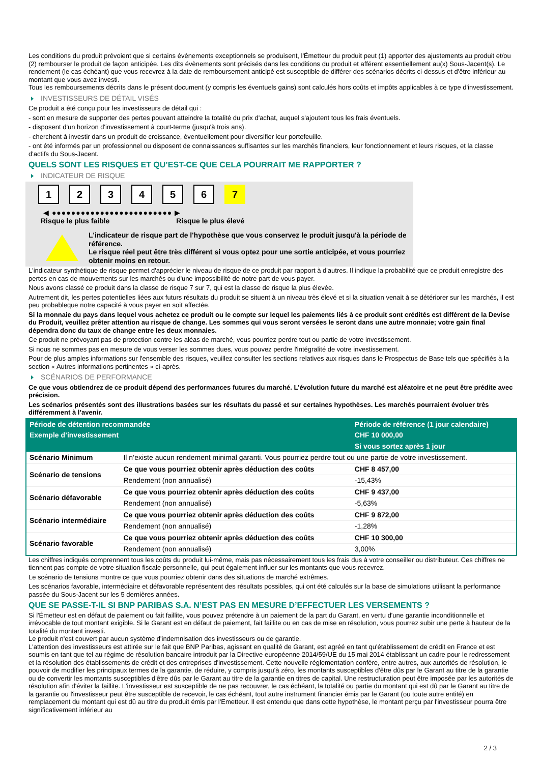Les conditions du produit prévoient que si certains évènements exceptionnels se produisent, l'Émetteur du produit peut (1) apporter des ajustements au produit et/ou (2) rembourser le produit de façon anticipée. Les dits évènements sont précisés dans les conditions du produit et afférent essentiellement au(x) Sous-Jacent(s). Le rendement (le cas échéant) que vous recevrez à la date de remboursement anticipé est susceptible de différer des scénarios décrits ci-dessus et d'être inférieur au montant que vous avez investi.
Tous les remboursements décrits dans le présent document (y compris les éventuels gains) sont calculés hors coûts et impôts applicables à ce type d'investissement.
INVESTISSEURS DE DÉTAIL VISÉS
Ce produit a été conçu pour les investisseurs de détail qui :
- sont en mesure de supporter des pertes pouvant atteindre la totalité du prix d'achat, auquel s'ajoutent tous les frais éventuels.
- disposent d'un horizon d'investissement à court-terme (jusqu'à trois ans).
- cherchent à investir dans un produit de croissance, éventuellement pour diversifier leur portefeuille.
- ont été informés par un professionnel ou disposent de connaissances suffisantes sur les marchés financiers, leur fonctionnement et leurs risques, et la classe d'actifs du Sous-Jacent.
QUELS SONT LES RISQUES ET QU’EST-CE QUE CELA POURRAIT ME RAPPORTER ?
INDICATEUR DE RISQUE
1 2 3 4 5 6 7
◀ ●●●●●●●●●●●●●●●●●●●●●●●●● ▶
Risque le plus faible Risque le plus élevé
L'indicateur de risque part de l'hypothèse que vous conservez le produit jusqu'à la période de référence.
Le risque réel peut être très différent si vous optez pour une sortie anticipée, et vous pourriez obtenir moins en retour.
L'indicateur synthétique de risque permet d'apprécier le niveau de risque de ce produit par rapport à d'autres. Il indique la probabilité que ce produit enregistre des pertes en cas de mouvements sur les marchés ou d'une impossibilité de notre part de vous payer.
Nous avons classé ce produit dans la classe de risque 7 sur 7, qui est la classe de risque la plus élevée.
Autrement dit, les pertes potentielles liées aux futurs résultats du produit se situent à un niveau très élevé et si la situation venait à se détériorer sur les marchés, il est peu probableque notre capacité à vous payer en soit affectée.
Si la monnaie du pays dans lequel vous achetez ce produit ou le compte sur lequel les paiements liés à ce produit sont crédités est différent de la Devise du Produit, veuillez prêter attention au risque de change. Les sommes qui vous seront versées le seront dans une autre monnaie; votre gain final dépendra donc du taux de change entre les deux monnaies.
Ce produit ne prévoyant pas de protection contre les aléas de marché, vous pourriez perdre tout ou partie de votre investissement.
Si nous ne sommes pas en mesure de vous verser les sommes dues, vous pouvez perdre l'intégralité de votre investissement.
Pour de plus amples informations sur l'ensemble des risques, veuillez consulter les sections relatives aux risques dans le Prospectus de Base tels que spécifiés à la section « Autres informations pertinentes » ci-après.
SCÉNARIOS DE PERFORMANCE
Ce que vous obtiendrez de ce produit dépend des performances futures du marché. L’évolution future du marché est aléatoire et ne peut être prédite avec précision.
Les scénarios présentés sont des illustrations basées sur les résultats du passé et sur certaines hypothèses. Les marchés pourraient évoluer très différemment à l’avenir.
| Période de détention recommandée | | Période de référence (1 jour calendaire) |
| --- | --- | --- |
| Exemple d’investissement | | CHF 10 000,00 |
| | | Si vous sortez après 1 jour |
| Scénario Minimum | Il n’existe aucun rendement minimal garanti. Vous pourriez perdre tout ou une partie de votre investissement. | |
| Scénario de tensions | Ce que vous pourriez obtenir après déduction des coûts | CHF 8 457,00 |
| | Rendement (non annualisé) | -15,43% |
| Scénario défavorable | Ce que vous pourriez obtenir après déduction des coûts | CHF 9 437,00 |
| | Rendement (non annualisé) | -5,63% |
| Scénario intermédiaire | Ce que vous pourriez obtenir après déduction des coûts | CHF 9 872,00 |
| | Rendement (non annualisé) | -1,28% |
| Scénario favorable | Ce que vous pourriez obtenir après déduction des coûts | CHF 10 300,00 |
| | Rendement (non annualisé) | 3,00% |
Les chiffres indiqués comprennent tous les coûts du produit lui-même, mais pas nécessairement tous les frais dus à votre conseiller ou distributeur. Ces chiffres ne tiennent pas compte de votre situation fiscale personnelle, qui peut également influer sur les montants que vous recevrez.
Le scénario de tensions montre ce que vous pourriez obtenir dans des situations de marché extrêmes.
Les scénarios favorable, intermédiaire et défavorable représentent des résultats possibles, qui ont été calculés sur la base de simulations utilisant la performance passée du Sous-Jacent sur les 5 dernières années.
QUE SE PASSE-T-IL SI BNP PARIBAS S.A. N’EST PAS EN MESURE D’EFFECTUER LES VERSEMENTS ?
Si l'Émetteur est en défaut de paiement ou fait faillite, vous pouvez prétendre à un paiement de la part du Garant, en vertu d'une garantie inconditionnelle et irrévocable de tout montant exigible. Si le Garant est en défaut de paiement, fait faillite ou en cas de mise en résolution, vous pourrez subir une perte à hauteur de la totalité du montant investi.
Le produit n'est couvert par aucun système d'indemnisation des investisseurs ou de garantie.
L'attention des investisseurs est attirée sur le fait que BNP Paribas, agissant en qualité de Garant, est agréé en tant qu'établissement de crédit en France et est soumis en tant que tel au régime de résolution bancaire introduit par la Directive européenne 2014/59/UE du 15 mai 2014 établissant un cadre pour le redressement et la résolution des établissements de crédit et des entreprises d'investissement. Cette nouvelle réglementation confère, entre autres, aux autorités de résolution, le pouvoir de modifier les principaux termes de la garantie, de réduire, y compris jusqu'à zéro, les montants susceptibles d'être dûs par le Garant au titre de la garantie ou de convertir les montants susceptibles d'être dûs par le Garant au titre de la garantie en titres de capital. Une restructuration peut être imposée par les autorités de résolution afin d'éviter la faillite. L'investisseur est susceptible de ne pas recouvrer, le cas échéant, la totalité ou partie du montant qui est dû par le Garant au titre de la garantie ou l'investisseur peut être susceptible de recevoir, le cas échéant, tout autre instrument financier émis par le Garant (ou toute autre entité) en remplacement du montant qui est dû au titre du produit émis par l'Emetteur. Il est entendu que dans cette hypothèse, le montant perçu par l'investisseur pourra être significativement inférieur au
2 / 3